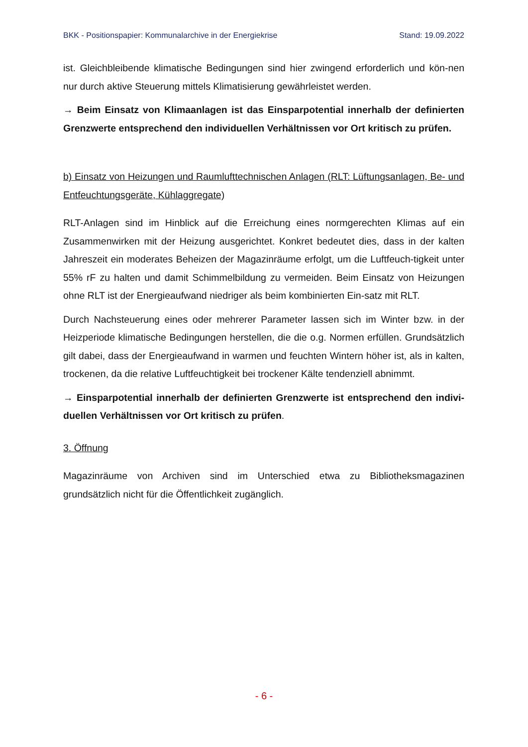BKK - Positionspapier: Kommunalarchive in der Energiekrise Stand: 19.09.2022
ist. Gleichbleibende klimatische Bedingungen sind hier zwingend erforderlich und kön-nen nur durch aktive Steuerung mittels Klimatisierung gewährleistet werden.
→ Beim Einsatz von Klimaanlagen ist das Einsparpotential innerhalb der definierten Grenzwerte entsprechend den individuellen Verhältnissen vor Ort kritisch zu prüfen.
b) Einsatz von Heizungen und Raumlufttechnischen Anlagen (RLT: Lüftungsanlagen, Be- und Entfeuchtungsgeräte, Kühlaggregate)
RLT-Anlagen sind im Hinblick auf die Erreichung eines normgerechten Klimas auf ein Zusammenwirken mit der Heizung ausgerichtet. Konkret bedeutet dies, dass in der kalten Jahreszeit ein moderates Beheizen der Magazinräume erfolgt, um die Luftfeuch-tigkeit unter 55% rF zu halten und damit Schimmelbildung zu vermeiden. Beim Einsatz von Heizungen ohne RLT ist der Energieaufwand niedriger als beim kombinierten Ein-satz mit RLT.
Durch Nachsteuerung eines oder mehrerer Parameter lassen sich im Winter bzw. in der Heizperiode klimatische Bedingungen herstellen, die die o.g. Normen erfüllen. Grundsätzlich gilt dabei, dass der Energieaufwand in warmen und feuchten Wintern höher ist, als in kalten, trockenen, da die relative Luftfeuchtigkeit bei trockener Kälte tendenziell abnimmt.
→ Einsparpotential innerhalb der definierten Grenzwerte ist entsprechend den indivi-duellen Verhältnissen vor Ort kritisch zu prüfen.
3. Öffnung
Magazinräume von Archiven sind im Unterschied etwa zu Bibliotheksmagazinen grundsätzlich nicht für die Öffentlichkeit zugänglich.
- 6 -